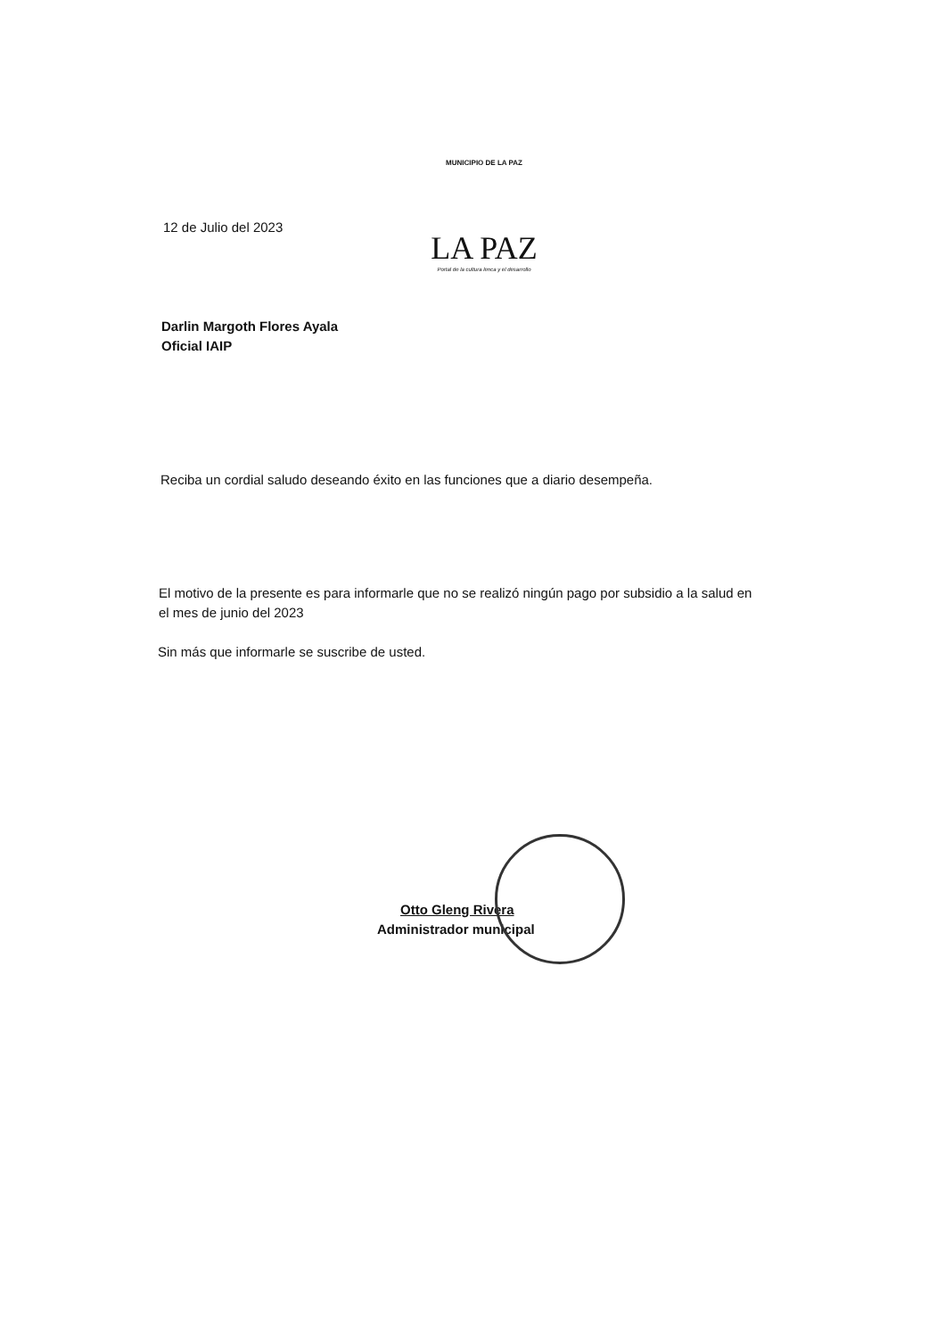12 de Julio del 2023
MUNICIPIO DE LA PAZ
LA PAZ
Portal de la cultura lenca y el desarrollo
Darlin Margoth Flores Ayala
Oficial IAIP
Reciba un cordial saludo deseando éxito en las funciones que a diario desempeña.
El motivo de la presente es para informarle que no se realizó ningún pago por subsidio a la salud en el mes de junio del 2023
Sin más que informarle se suscribe de usted.
Otto Gleng Rivera
Administrador municipal